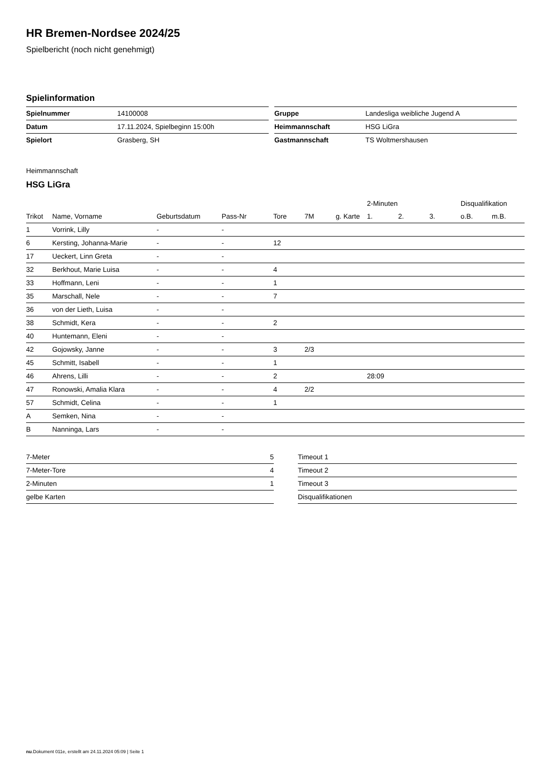HR Bremen-Nordsee 2024/25
Spielbericht (noch nicht genehmigt)
Spielinformation
| Spielnummer | 14100008 |
| Datum | 17.11.2024, Spielbeginn 15:00h |
| Spielort | Grasberg, SH |
| Gruppe | Landesliga weibliche Jugend A |
| Heimmannschaft | HSG LiGra |
| Gastmannschaft | TS Woltmershausen |
Heimmannschaft
HSG LiGra
| | | | | | | | 2-Minuten | | | Disqualifikation | |
| --- | --- | --- | --- | --- | --- | --- | --- | --- | --- | --- | --- |
| Trikot | Name, Vorname | Geburtsdatum | Pass-Nr | Tore | 7M | g. Karte | 1. | 2. | 3. | o.B. | m.B. |
| 1 | Vorrink, Lilly | - | - | | | | | | | | |
| 6 | Kersting, Johanna-Marie | - | - | 12 | | | | | | | |
| 17 | Ueckert, Linn Greta | - | - | | | | | | | | |
| 32 | Berkhout, Marie Luisa | - | - | 4 | | | | | | | |
| 33 | Hoffmann, Leni | - | - | 1 | | | | | | | |
| 35 | Marschall, Nele | - | - | 7 | | | | | | | |
| 36 | von der Lieth, Luisa | - | - | | | | | | | | |
| 38 | Schmidt, Kera | - | - | 2 | | | | | | | |
| 40 | Huntemann, Eleni | - | - | | | | | | | | |
| 42 | Gojowsky, Janne | - | - | 3 | 2/3 | | | | | | |
| 45 | Schmitt, Isabell | - | - | 1 | | | | | | | |
| 46 | Ahrens, Lilli | - | - | 2 | | | 28:09 | | | | |
| 47 | Ronowski, Amalia Klara | - | - | 4 | 2/2 | | | | | | |
| 57 | Schmidt, Celina | - | - | 1 | | | | | | | |
| A | Semken, Nina | - | - | | | | | | | | |
| B | Nanninga, Lars | - | - | | | | | | | | |
| 7-Meter | 5 |
| 7-Meter-Tore | 4 |
| 2-Minuten | 1 |
| gelbe Karten | |
| Timeout 1 |
| Timeout 2 |
| Timeout 3 |
| Disqualifikationen |
nu.Dokument 011e, erstellt am 24.11.2024 05:09 | Seite 1